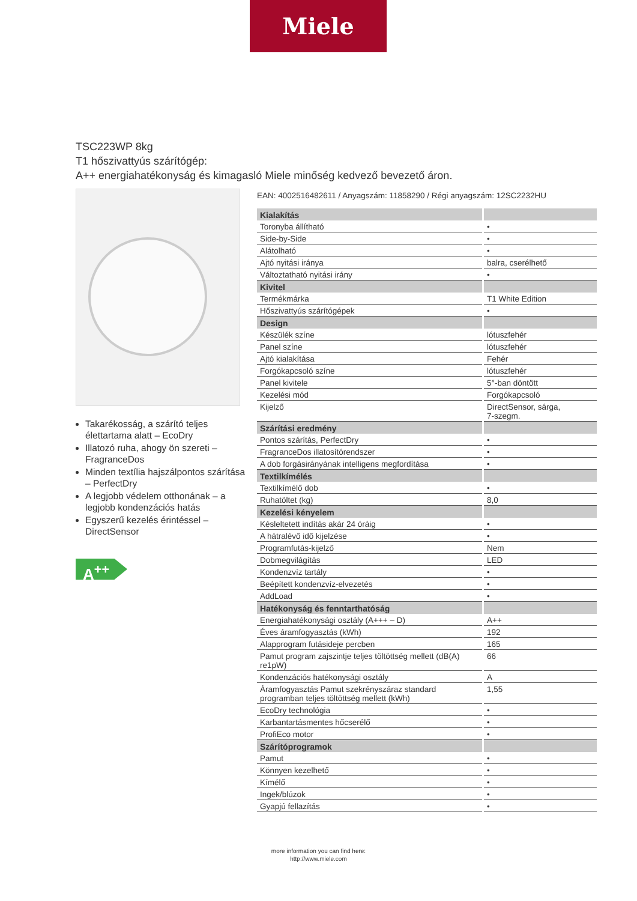Miele
TSC223WP 8kg
T1 hőszivattyús szárítógép:
A++ energiahatékonyság és kimagasló Miele minőség kedvező bevezető áron.
Takarékosság, a szárító teljes élettartama alatt – EcoDry
Illatozó ruha, ahogy ön szereti – FragranceDos
Minden textília hajszálpontos szárítása – PerfectDry
A legjobb védelem otthonának – a legjobb kondenzációs hatás
Egyszerű kezelés érintéssel – DirectSensor
A<sup>++</sup>
EAN: 4002516482611 / Anyagszám: 11858290 / Régi anyagszám: 12SC2232HU
| Kialakítás | |
| --- | --- |
| Toronyba állítható | • |
| Side-by-Side | • |
| Alátolható | • |
| Ajtó nyitási iránya | balra, cserélhető |
| Változtatható nyitási irány | • |
| Kivitel | |
| Termékmárka | T1 White Edition |
| Hőszivattyús szárítógépek | • |
| Design | |
| Készülék színe | lótuszfehér |
| Panel színe | lótuszfehér |
| Ajtó kialakítása | Fehér |
| Forgókapcsoló színe | lótuszfehér |
| Panel kivitele | 5°-ban döntött |
| Kezelési mód | Forgókapcsoló |
| Kijelző | DirectSensor, sárga, 7-szegm. |
| Szárítási eredmény | |
| Pontos szárítás, PerfectDry | • |
| FragranceDos illatosítórendszer | • |
| A dob forgásirányának intelligens megfordítása | • |
| Textilkímélés | |
| Textilkímélő dob | • |
| Ruhatöltet (kg) | 8,0 |
| Kezelési kényelem | |
| Késleltetett indítás akár 24 óráig | • |
| A hátralévő idő kijelzése | • |
| Programfutás-kijelző | Nem |
| Dobmegvilágítás | LED |
| Kondenzvíz tartály | • |
| Beépített kondenzvíz-elvezetés | • |
| AddLoad | • |
| Hatékonyság és fenntarthatóság | |
| Energiahatékonysági osztály (A+++ – D) | A++ |
| Éves áramfogyasztás (kWh) | 192 |
| Alapprogram futásideje percben | 165 |
| Pamut program zajszintje teljes töltöttség mellett (dB(A) re1pW) | 66 |
| Kondenzációs hatékonysági osztály | A |
| Áramfogyasztás Pamut szekrényszáraz standard programban teljes töltöttség mellett (kWh) | 1,55 |
| EcoDry technológia | • |
| Karbantartásmentes hőcserélő | • |
| ProfiEco motor | • |
| Szárítóprogramok | |
| Pamut | • |
| Könnyen kezelhető | • |
| Kímélő | • |
| Ingek/blúzok | • |
| Gyapjú fellazítás | • |
more information you can find here:
http://www.miele.com